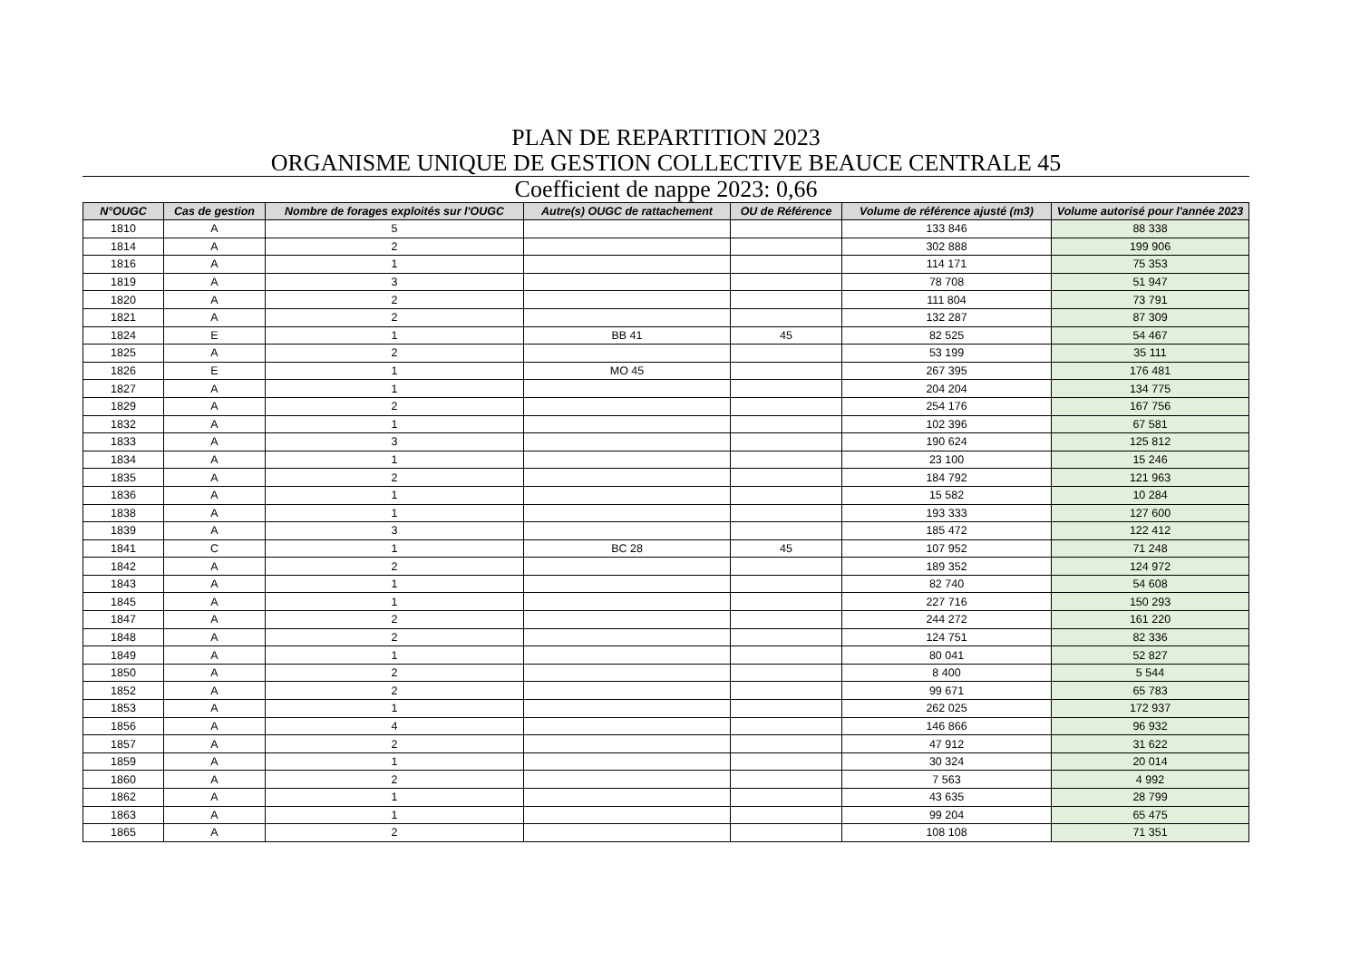PLAN DE REPARTITION 2023
ORGANISME UNIQUE DE GESTION COLLECTIVE BEAUCE CENTRALE 45
Coefficient de nappe 2023: 0,66
| N°OUGC | Cas de gestion | Nombre de forages exploités sur l'OUGC | Autre(s) OUGC de rattachement | OU de Référence | Volume de référence ajusté (m3) | Volume autorisé pour l'année 2023 |
| --- | --- | --- | --- | --- | --- | --- |
| 1810 | A | 5 | | | 133 846 | 88 338 |
| 1814 | A | 2 | | | 302 888 | 199 906 |
| 1816 | A | 1 | | | 114 171 | 75 353 |
| 1819 | A | 3 | | | 78 708 | 51 947 |
| 1820 | A | 2 | | | 111 804 | 73 791 |
| 1821 | A | 2 | | | 132 287 | 87 309 |
| 1824 | E | 1 | BB 41 | 45 | 82 525 | 54 467 |
| 1825 | A | 2 | | | 53 199 | 35 111 |
| 1826 | E | 1 | MO 45 | | 267 395 | 176 481 |
| 1827 | A | 1 | | | 204 204 | 134 775 |
| 1829 | A | 2 | | | 254 176 | 167 756 |
| 1832 | A | 1 | | | 102 396 | 67 581 |
| 1833 | A | 3 | | | 190 624 | 125 812 |
| 1834 | A | 1 | | | 23 100 | 15 246 |
| 1835 | A | 2 | | | 184 792 | 121 963 |
| 1836 | A | 1 | | | 15 582 | 10 284 |
| 1838 | A | 1 | | | 193 333 | 127 600 |
| 1839 | A | 3 | | | 185 472 | 122 412 |
| 1841 | C | 1 | BC 28 | 45 | 107 952 | 71 248 |
| 1842 | A | 2 | | | 189 352 | 124 972 |
| 1843 | A | 1 | | | 82 740 | 54 608 |
| 1845 | A | 1 | | | 227 716 | 150 293 |
| 1847 | A | 2 | | | 244 272 | 161 220 |
| 1848 | A | 2 | | | 124 751 | 82 336 |
| 1849 | A | 1 | | | 80 041 | 52 827 |
| 1850 | A | 2 | | | 8 400 | 5 544 |
| 1852 | A | 2 | | | 99 671 | 65 783 |
| 1853 | A | 1 | | | 262 025 | 172 937 |
| 1856 | A | 4 | | | 146 866 | 96 932 |
| 1857 | A | 2 | | | 47 912 | 31 622 |
| 1859 | A | 1 | | | 30 324 | 20 014 |
| 1860 | A | 2 | | | 7 563 | 4 992 |
| 1862 | A | 1 | | | 43 635 | 28 799 |
| 1863 | A | 1 | | | 99 204 | 65 475 |
| 1865 | A | 2 | | | 108 108 | 71 351 |